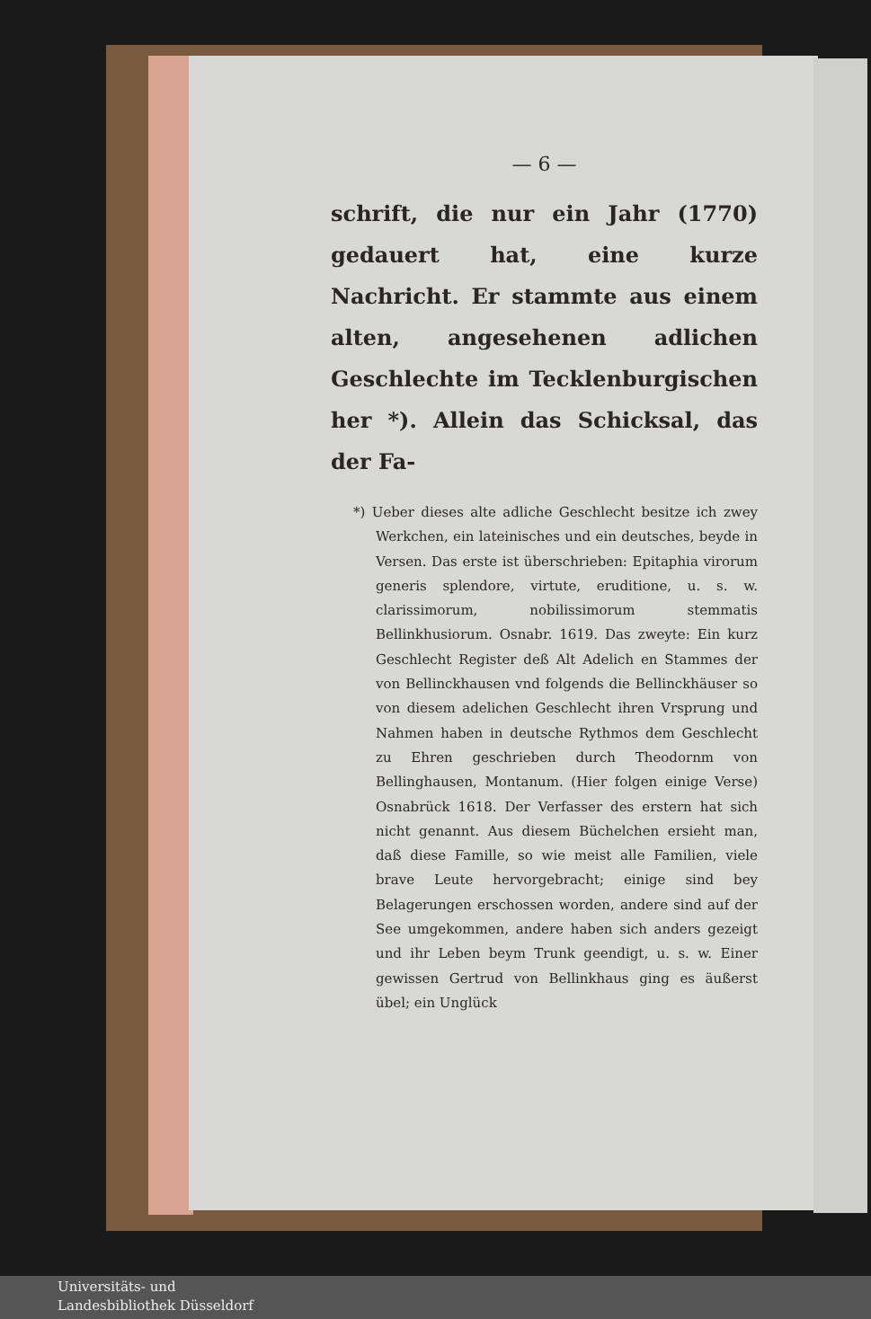— 6 —
schrift, die nur ein Jahr (1770) gedauert hat, eine kurze Nachricht. Er stammte aus einem alten, angesehenen adlichen Geschlechte im Tecklenburgischen her *). Allein das Schicksal, das der Fa-
*) Ueber dieses alte adliche Geschlecht besitze ich zwey Werkchen, ein lateinisches und ein deutsches, beyde in Versen. Das erste ist überschrieben: Epitaphia virorum generis splendore, virtute, eruditione, u. s. w. clarissimorum, nobilissimorum stemmatis Bellinkhusiorum. Osnabr. 1619. Das zweyte: Ein kurz Geschlecht Register deß Alt Adelich en Stammes der von Bellinckhausen vnd folgends die Bellinckhäuser so von diesem adelichen Geschlecht ihren Vrsprung und Nahmen haben in deutsche Rythmos dem Geschlecht zu Ehren geschrieben durch Theodornm von Bellinghausen, Montanum. (Hier folgen einige Verse) Osnabrück 1618. Der Verfasser des erstern hat sich nicht genannt. Aus diesem Büchelchen ersieht man, daß diese Famille, so wie meist alle Familien, viele brave Leute hervorgebracht; einige sind bey Belagerungen erschossen worden, andere sind auf der See umgekommen, andere haben sich anders gezeigt und ihr Leben beym Trunk geendigt, u. s. w. Einer gewissen Gertrud von Bellinkhaus ging es äußerst übel; ein Unglück
Universitäts- und
Landesbibliothek Düsseldorf